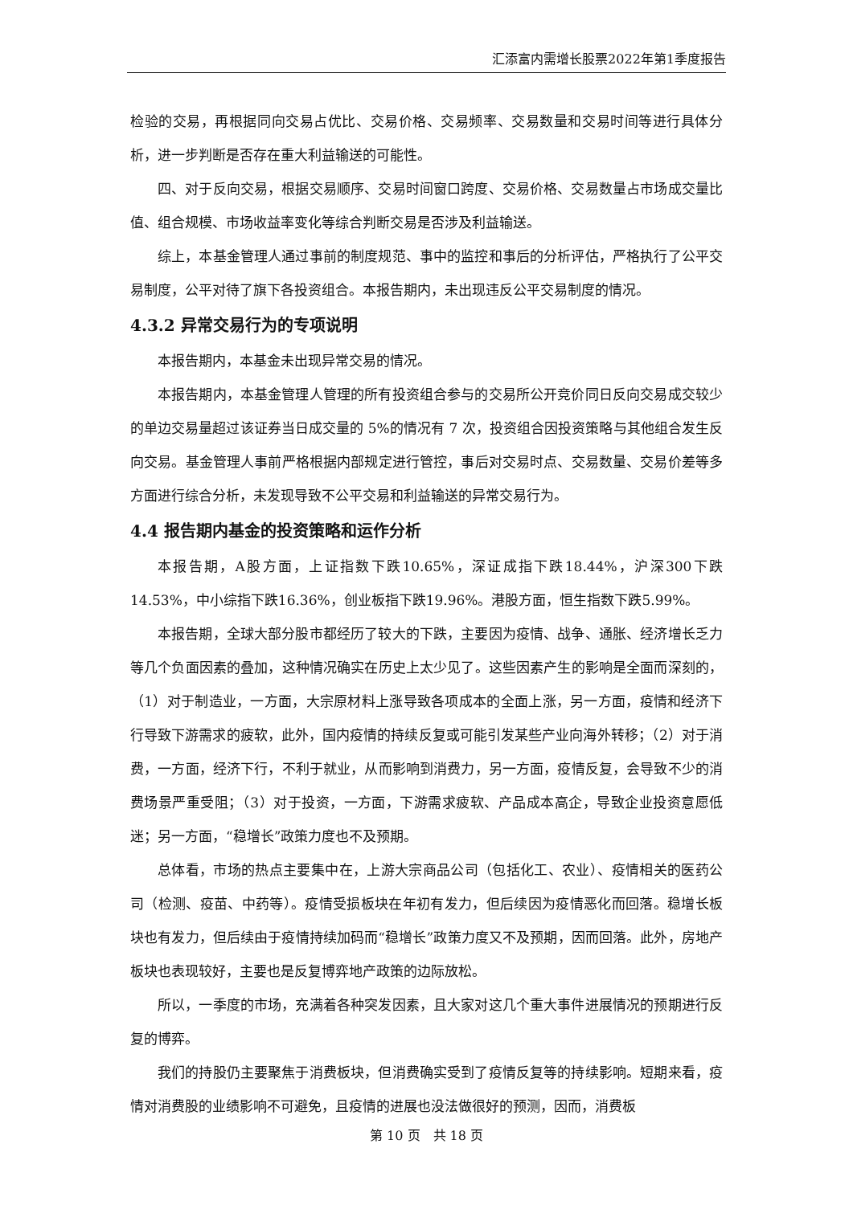汇添富内需增长股票2022年第1季度报告
检验的交易，再根据同向交易占优比、交易价格、交易频率、交易数量和交易时间等进行具体分析，进一步判断是否存在重大利益输送的可能性。
四、对于反向交易，根据交易顺序、交易时间窗口跨度、交易价格、交易数量占市场成交量比值、组合规模、市场收益率变化等综合判断交易是否涉及利益输送。
综上，本基金管理人通过事前的制度规范、事中的监控和事后的分析评估，严格执行了公平交易制度，公平对待了旗下各投资组合。本报告期内，未出现违反公平交易制度的情况。
4.3.2 异常交易行为的专项说明
本报告期内，本基金未出现异常交易的情况。
本报告期内，本基金管理人管理的所有投资组合参与的交易所公开竞价同日反向交易成交较少的单边交易量超过该证券当日成交量的 5%的情况有 7 次，投资组合因投资策略与其他组合发生反向交易。基金管理人事前严格根据内部规定进行管控，事后对交易时点、交易数量、交易价差等多方面进行综合分析，未发现导致不公平交易和利益输送的异常交易行为。
4.4 报告期内基金的投资策略和运作分析
本报告期，A股方面，上证指数下跌10.65%，深证成指下跌18.44%，沪深300下跌14.53%，中小综指下跌16.36%，创业板指下跌19.96%。港股方面，恒生指数下跌5.99%。
本报告期，全球大部分股市都经历了较大的下跌，主要因为疫情、战争、通胀、经济增长乏力等几个负面因素的叠加，这种情况确实在历史上太少见了。这些因素产生的影响是全面而深刻的，（1）对于制造业，一方面，大宗原材料上涨导致各项成本的全面上涨，另一方面，疫情和经济下行导致下游需求的疲软，此外，国内疫情的持续反复或可能引发某些产业向海外转移；（2）对于消费，一方面，经济下行，不利于就业，从而影响到消费力，另一方面，疫情反复，会导致不少的消费场景严重受阻；（3）对于投资，一方面，下游需求疲软、产品成本高企，导致企业投资意愿低迷；另一方面，“稳增长”政策力度也不及预期。
总体看，市场的热点主要集中在，上游大宗商品公司（包括化工、农业）、疫情相关的医药公司（检测、疫苗、中药等）。疫情受损板块在年初有发力，但后续因为疫情恶化而回落。稳增长板块也有发力，但后续由于疫情持续加码而“稳增长”政策力度又不及预期，因而回落。此外，房地产板块也表现较好，主要也是反复博弈地产政策的边际放松。
所以，一季度的市场，充满着各种突发因素，且大家对这几个重大事件进展情况的预期进行反复的博弈。
我们的持股仍主要聚焦于消费板块，但消费确实受到了疫情反复等的持续影响。短期来看，疫情对消费股的业绩影响不可避免，且疫情的进展也没法做很好的预测，因而，消费板
第 10 页　共 18 页